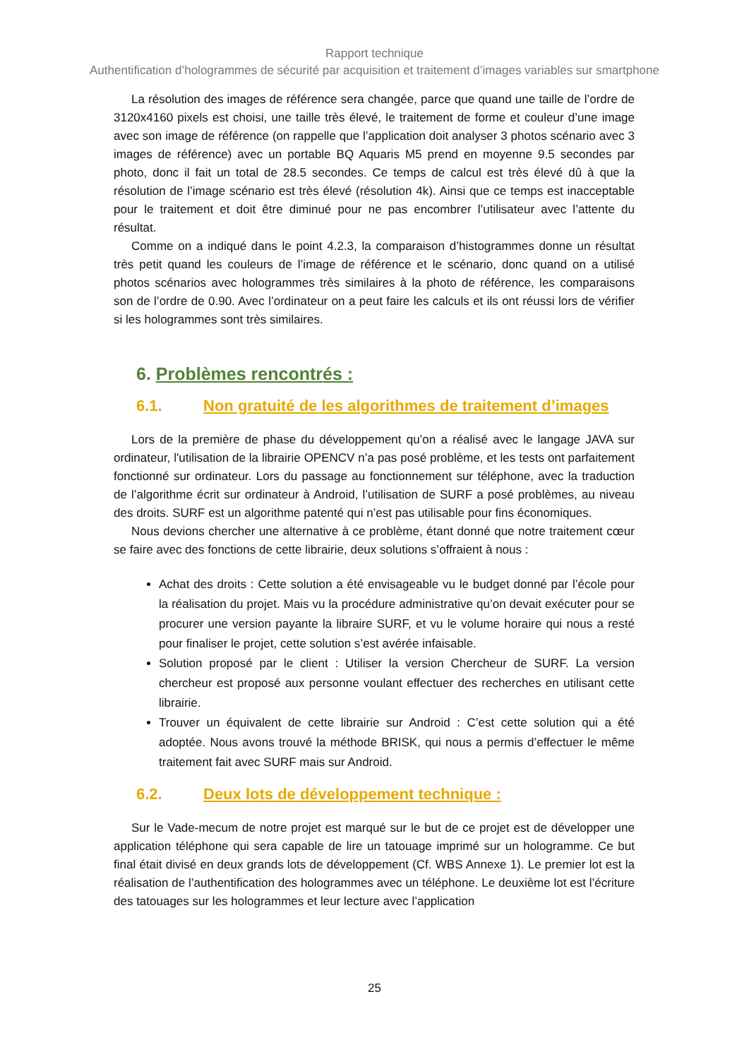Rapport technique
Authentification d’hologrammes de sécurité par acquisition et traitement d’images variables sur smartphone
La résolution des images de référence sera changée, parce que quand une taille de l’ordre de 3120x4160 pixels est choisi, une taille très élevé, le traitement de forme et couleur d’une image avec son image de référence (on rappelle que l’application doit analyser 3 photos scénario avec 3 images de référence) avec un portable BQ Aquaris M5 prend en moyenne 9.5 secondes par photo, donc il fait un total de 28.5 secondes. Ce temps de calcul est très élevé dû à que la résolution de l’image scénario est très élevé (résolution 4k). Ainsi que ce temps est inacceptable pour le traitement et doit être diminué pour ne pas encombrer l’utilisateur avec l’attente du résultat.
Comme on a indiqué dans le point 4.2.3, la comparaison d’histogrammes donne un résultat très petit quand les couleurs de l’image de référence et le scénario, donc quand on a utilisé photos scénarios avec hologrammes très similaires à la photo de référence, les comparaisons son de l’ordre de 0.90. Avec l’ordinateur on a peut faire les calculs et ils ont réussi lors de vérifier si les hologrammes sont très similaires.
6. Problèmes rencontrés :
6.1. Non gratuité de les algorithmes de traitement d’images
Lors de la première de phase du développement qu’on a réalisé avec le langage JAVA sur ordinateur, l'utilisation de la librairie OPENCV n’a pas posé problème, et les tests ont parfaitement fonctionné sur ordinateur. Lors du passage au fonctionnement sur téléphone, avec la traduction de l’algorithme écrit sur ordinateur à Android, l’utilisation de SURF a posé problèmes, au niveau des droits. SURF est un algorithme patenté qui n’est pas utilisable pour fins économiques.
Nous devions chercher une alternative à ce problème, étant donné que notre traitement cœur se faire avec des fonctions de cette librairie, deux solutions s’offraient à nous :
Achat des droits : Cette solution a été envisageable vu le budget donné par l’école pour la réalisation du projet. Mais vu la procédure administrative qu’on devait exécuter pour se procurer une version payante la libraire SURF, et vu le volume horaire qui nous a resté pour finaliser le projet, cette solution s’est avérée infaisable.
Solution proposé par le client : Utiliser la version Chercheur de SURF. La version chercheur est proposé aux personne voulant effectuer des recherches en utilisant cette librairie.
Trouver un équivalent de cette librairie sur Android : C’est cette solution qui a été adoptée. Nous avons trouvé la méthode BRISK, qui nous a permis d’effectuer le même traitement fait avec SURF mais sur Android.
6.2. Deux lots de développement technique :
Sur le Vade-mecum de notre projet est marqué sur le but de ce projet est de développer une application téléphone qui sera capable de lire un tatouage imprimé sur un hologramme. Ce but final était divisé en deux grands lots de développement (Cf. WBS Annexe 1). Le premier lot est la réalisation de l’authentification des hologrammes avec un téléphone. Le deuxième lot est l’écriture des tatouages sur les hologrammes et leur lecture avec l’application
25